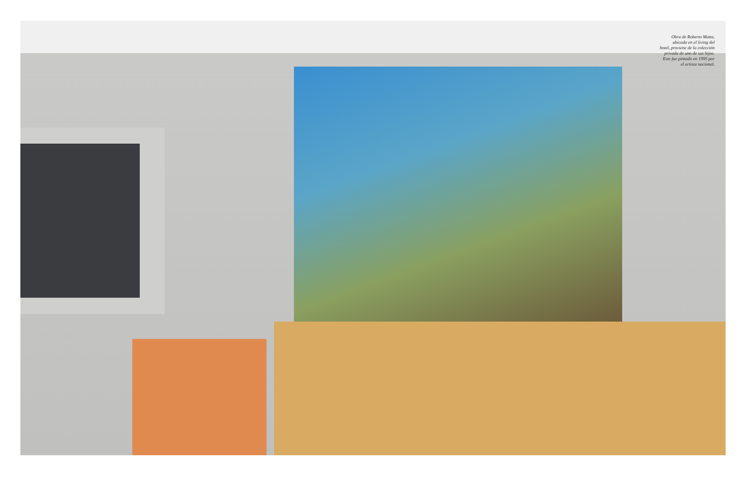Obra de Roberto Matta,
ubicada en el living del
hotel, proviene de la colección
privada de uno de sus hijos.
Este fue pintado en 1995 por
el artista nacional.